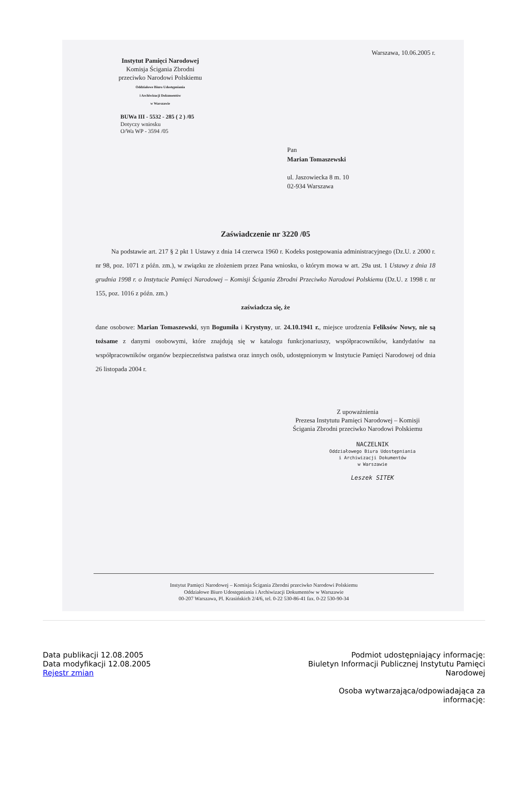Instytut Pamięci Narodowej
Komisja Ścigania Zbrodni
przeciwko Narodowi Polskiemu
Oddziałowe Biuro Udostępniania
i Archiwizacji Dokumentów
w Warszawie
BUWa III - 5532 - 285 ( 2 ) /05
Dotyczy wniosku
O/Wa WP - 3594 /05
Warszawa, 10.06.2005 r.
Pan
Marian Tomaszewski
ul. Jaszowiecka 8 m. 10
02-934 Warszawa
Zaświadczenie nr 3220 /05
Na podstawie art. 217 § 2 pkt 1 Ustawy z dnia 14 czerwca 1960 r. Kodeks postępowania administracyjnego (Dz.U. z 2000 r. nr 98, poz. 1071 z późn. zm.), w związku ze złożeniem przez Pana wniosku, o którym mowa w art. 29a ust. 1 Ustawy z dnia 18 grudnia 1998 r. o Instytucie Pamięci Narodowej – Komisji Ścigania Zbrodni Przeciwko Narodowi Polskiemu (Dz.U. z 1998 r. nr 155, poz. 1016 z późn. zm.)
zaświadcza się, że
dane osobowe: Marian Tomaszewski, syn Bogumiła i Krystyny, ur. 24.10.1941 r., miejsce urodzenia Feliksów Nowy, nie są tożsame z danymi osobowymi, które znajdują się w katalogu funkcjonariuszy, współpracowników, kandydatów na współpracowników organów bezpieczeństwa państwa oraz innych osób, udostępnionym w Instytucie Pamięci Narodowej od dnia 26 listopada 2004 r.
Z upoważnienia
Prezesa Instytutu Pamięci Narodowej – Komisji
Ścigania Zbrodni przeciwko Narodowi Polskiemu
NACZELNIK
Oddziałowego Biura Udostępniania
i Archiwizacji Dokumentów
w Warszawie
Leszek SITEK
Instytut Pamięci Narodowej – Komisja Ścigania Zbrodni przeciwko Narodowi Polskiemu
Oddziałowe Biuro Udostępniania i Archiwizacji Dokumentów w Warszawie
00-207 Warszawa, Pl. Krasińskich 2/4/6, tel. 0-22 530-86-41 fax. 0-22 530-90-34
Data publikacji 12.08.2005
Data modyfikacji 12.08.2005
Rejestr zmian
Podmiot udostępniający informację:
Biuletyn Informacji Publicznej Instytutu Pamięci Narodowej
Osoba wytwarzająca/odpowiadająca za informację: